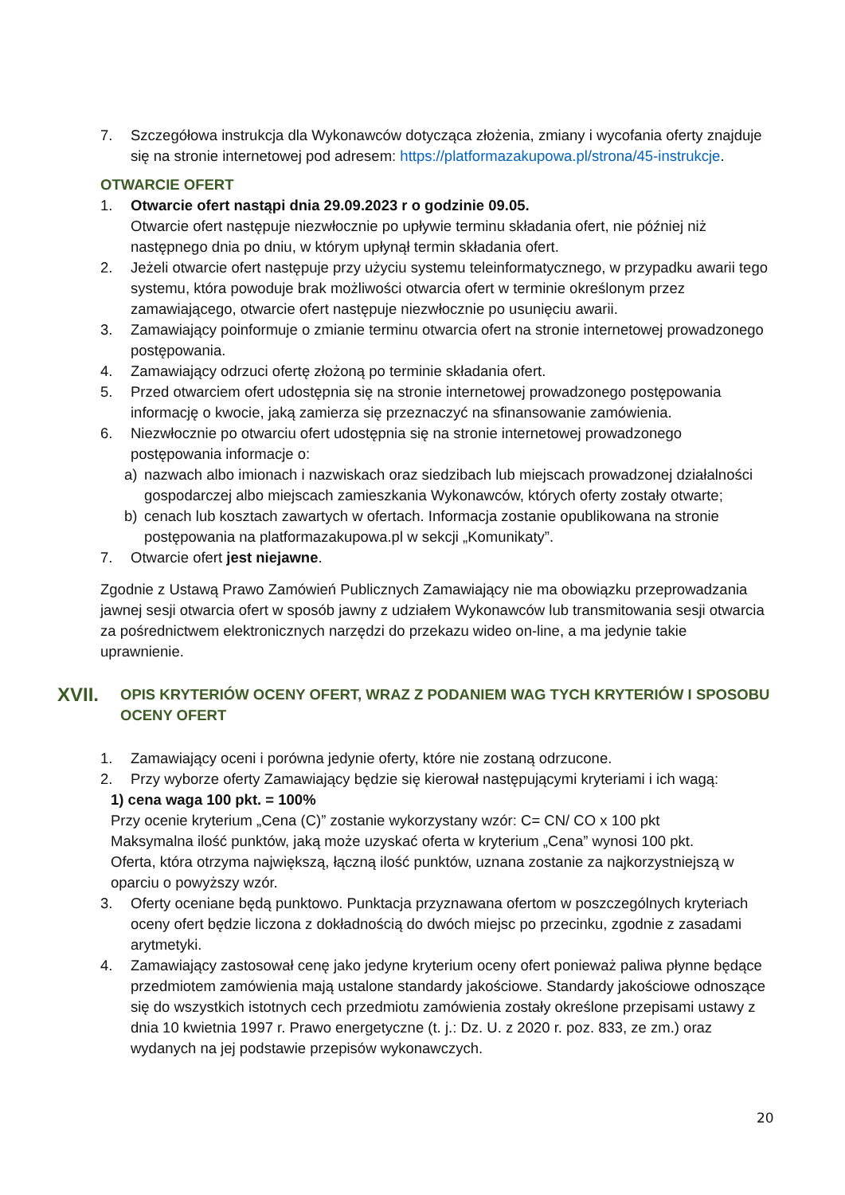7. Szczegółowa instrukcja dla Wykonawców dotycząca złożenia, zmiany i wycofania oferty znajduje się na stronie internetowej pod adresem: https://platformazakupowa.pl/strona/45-instrukcje.
OTWARCIE OFERT
1. Otwarcie ofert nastąpi dnia 29.09.2023 r o godzinie 09.05.
Otwarcie ofert następuje niezwłocznie po upływie terminu składania ofert, nie później niż następnego dnia po dniu, w którym upłynął termin składania ofert.
2. Jeżeli otwarcie ofert następuje przy użyciu systemu teleinformatycznego, w przypadku awarii tego systemu, która powoduje brak możliwości otwarcia ofert w terminie określonym przez zamawiającego, otwarcie ofert następuje niezwłocznie po usunięciu awarii.
3. Zamawiający poinformuje o zmianie terminu otwarcia ofert na stronie internetowej prowadzonego postępowania.
4. Zamawiający odrzuci ofertę złożoną po terminie składania ofert.
5. Przed otwarciem ofert udostępnia się na stronie internetowej prowadzonego postępowania informację o kwocie, jaką zamierza się przeznaczyć na sfinansowanie zamówienia.
6. Niezwłocznie po otwarciu ofert udostępnia się na stronie internetowej prowadzonego postępowania informacje o:
a) nazwach albo imionach i nazwiskach oraz siedzibach lub miejscach prowadzonej działalności gospodarczej albo miejscach zamieszkania Wykonawców, których oferty zostały otwarte;
b) cenach lub kosztach zawartych w ofertach. Informacja zostanie opublikowana na stronie postępowania na platformazakupowa.pl w sekcji „Komunikaty”.
7. Otwarcie ofert jest niejawne.
Zgodnie z Ustawą Prawo Zamówień Publicznych Zamawiający nie ma obowiązku przeprowadzania jawnej sesji otwarcia ofert w sposób jawny z udziałem Wykonawców lub transmitowania sesji otwarcia za pośrednictwem elektronicznych narzędzi do przekazu wideo on-line, a ma jedynie takie uprawnienie.
XVII. OPIS KRYTERIÓW OCENY OFERT, WRAZ Z PODANIEM WAG TYCH KRYTERIÓW I SPOSOBU OCENY OFERT
1. Zamawiający oceni i porówna jedynie oferty, które nie zostaną odrzucone.
2. Przy wyborze oferty Zamawiający będzie się kierował następującymi kryteriami i ich wagą:
1) cena waga 100 pkt. = 100%
Przy ocenie kryterium „Cena (C)” zostanie wykorzystany wzór: C= CN/ CO x 100 pkt
Maksymalna ilość punktów, jaką może uzyskać oferta w kryterium „Cena” wynosi 100 pkt.
Oferta, która otrzyma największą, łączną ilość punktów, uznana zostanie za najkorzystniejszą w oparciu o powyższy wzór.
3. Oferty oceniane będą punktowo. Punktacja przyznawana ofertom w poszczególnych kryteriach oceny ofert będzie liczona z dokładnością do dwóch miejsc po przecinku, zgodnie z zasadami arytmetyki.
4. Zamawiający zastosował cenę jako jedyne kryterium oceny ofert ponieważ paliwa płynne będące przedmiotem zamówienia mają ustalone standardy jakościowe. Standardy jakościowe odnoszące się do wszystkich istotnych cech przedmiotu zamówienia zostały określone przepisami ustawy z dnia 10 kwietnia 1997 r. Prawo energetyczne (t. j.: Dz. U. z 2020 r. poz. 833, ze zm.) oraz wydanych na jej podstawie przepisów wykonawczych.
20